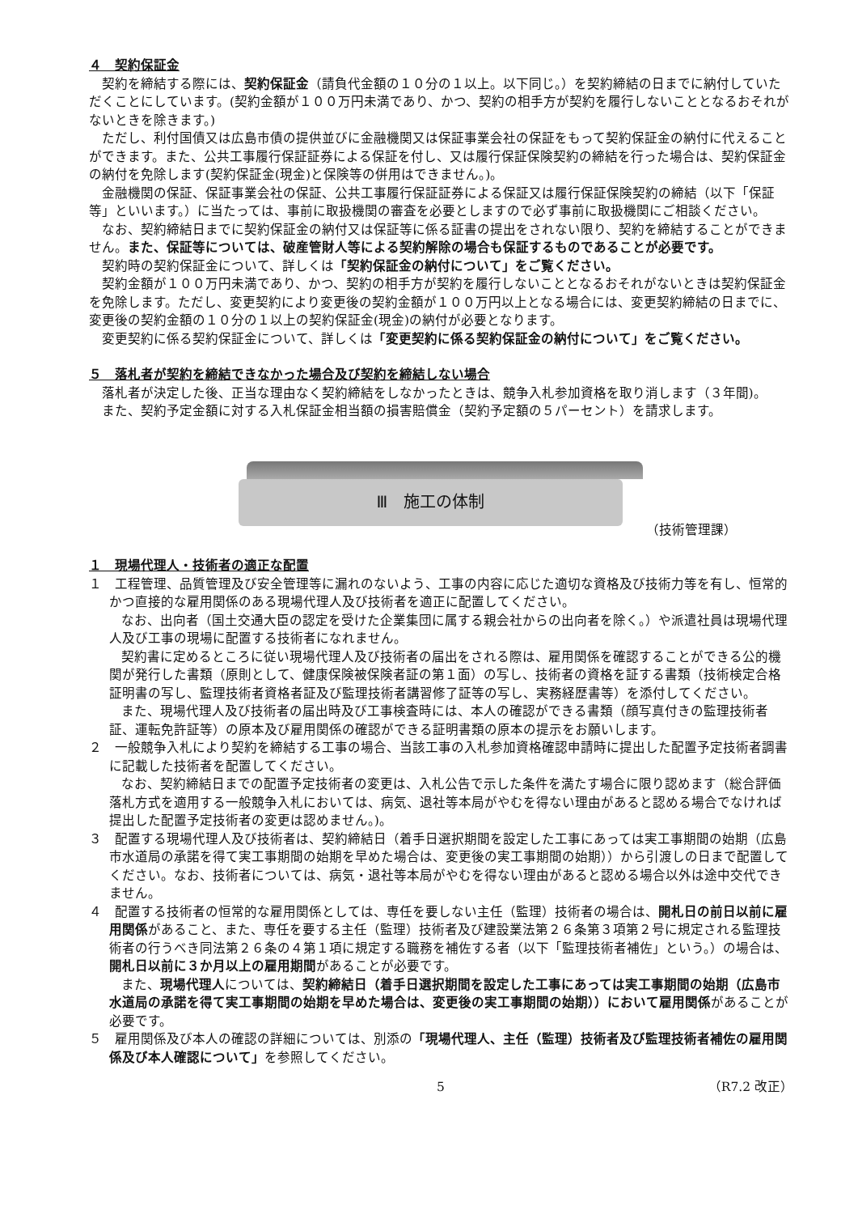４　契約保証金
契約を締結する際には、契約保証金（請負代金額の１０分の１以上。以下同じ。）を契約締結の日までに納付していただくことにしています。(契約金額が１００万円未満であり、かつ、契約の相手方が契約を履行しないこととなるおそれがないときを除きます。)
ただし、利付国債又は広島市債の提供並びに金融機関又は保証事業会社の保証をもって契約保証金の納付に代えることができます。また、公共工事履行保証証券による保証を付し、又は履行保証保険契約の締結を行った場合は、契約保証金の納付を免除します(契約保証金(現金)と保険等の併用はできません。)。
金融機関の保証、保証事業会社の保証、公共工事履行保証証券による保証又は履行保証保険契約の締結（以下「保証等」といいます。）に当たっては、事前に取扱機関の審査を必要としますので必ず事前に取扱機関にご相談ください。
なお、契約締結日までに契約保証金の納付又は保証等に係る証書の提出をされない限り、契約を締結することができません。また、保証等については、破産管財人等による契約解除の場合も保証するものであることが必要です。
契約時の契約保証金について、詳しくは「契約保証金の納付について」をご覧ください。
契約金額が１００万円未満であり、かつ、契約の相手方が契約を履行しないこととなるおそれがないときは契約保証金を免除します。ただし、変更契約により変更後の契約金額が１００万円以上となる場合には、変更契約締結の日までに、変更後の契約金額の１０分の１以上の契約保証金(現金)の納付が必要となります。
変更契約に係る契約保証金について、詳しくは「変更契約に係る契約保証金の納付について」をご覧ください。
５　落札者が契約を締結できなかった場合及び契約を締結しない場合
落札者が決定した後、正当な理由なく契約締結をしなかったときは、競争入札参加資格を取り消します（３年間)。
また、契約予定金額に対する入札保証金相当額の損害賠償金（契約予定額の５パーセント）を請求します。
Ⅲ　施工の体制
（技術管理課）
１　現場代理人・技術者の適正な配置
１　工程管理、品質管理及び安全管理等に漏れのないよう、工事の内容に応じた適切な資格及び技術力等を有し、恒常的かつ直接的な雇用関係のある現場代理人及び技術者を適正に配置してください。
なお、出向者（国土交通大臣の認定を受けた企業集団に属する親会社からの出向者を除く。）や派遣社員は現場代理人及び工事の現場に配置する技術者になれません。
契約書に定めるところに従い現場代理人及び技術者の届出をされる際は、雇用関係を確認することができる公的機関が発行した書類（原則として、健康保険被保険者証の第１面）の写し、技術者の資格を証する書類（技術検定合格証明書の写し、監理技術者資格者証及び監理技術者講習修了証等の写し、実務経歴書等）を添付してください。
また、現場代理人及び技術者の届出時及び工事検査時には、本人の確認ができる書類（顔写真付きの監理技術者証、運転免許証等）の原本及び雇用関係の確認ができる証明書類の原本の提示をお願いします。
２　一般競争入札により契約を締結する工事の場合、当該工事の入札参加資格確認申請時に提出した配置予定技術者調書に記載した技術者を配置してください。
なお、契約締結日までの配置予定技術者の変更は、入札公告で示した条件を満たす場合に限り認めます（総合評価落札方式を適用する一般競争入札においては、病気、退社等本局がやむを得ない理由があると認める場合でなければ提出した配置予定技術者の変更は認めません。)。
３　配置する現場代理人及び技術者は、契約締結日（着手日選択期間を設定した工事にあっては実工事期間の始期（広島市水道局の承諾を得て実工事期間の始期を早めた場合は、変更後の実工事期間の始期））から引渡しの日まで配置してください。なお、技術者については、病気・退社等本局がやむを得ない理由があると認める場合以外は途中交代できません。
４　配置する技術者の恒常的な雇用関係としては、専任を要しない主任（監理）技術者の場合は、開札日の前日以前に雇用関係があること、また、専任を要する主任（監理）技術者及び建設業法第２６条第３項第２号に規定される監理技術者の行うべき同法第２６条の４第１項に規定する職務を補佐する者（以下「監理技術者補佐」という。）の場合は、開札日以前に３か月以上の雇用期間があることが必要です。
また、現場代理人については、契約締結日（着手日選択期間を設定した工事にあっては実工事期間の始期（広島市水道局の承諾を得て実工事期間の始期を早めた場合は、変更後の実工事期間の始期））において雇用関係があることが必要です。
５　雇用関係及び本人の確認の詳細については、別添の「現場代理人、主任（監理）技術者及び監理技術者補佐の雇用関係及び本人確認について」を参照してください。
5 （R7.2 改正）